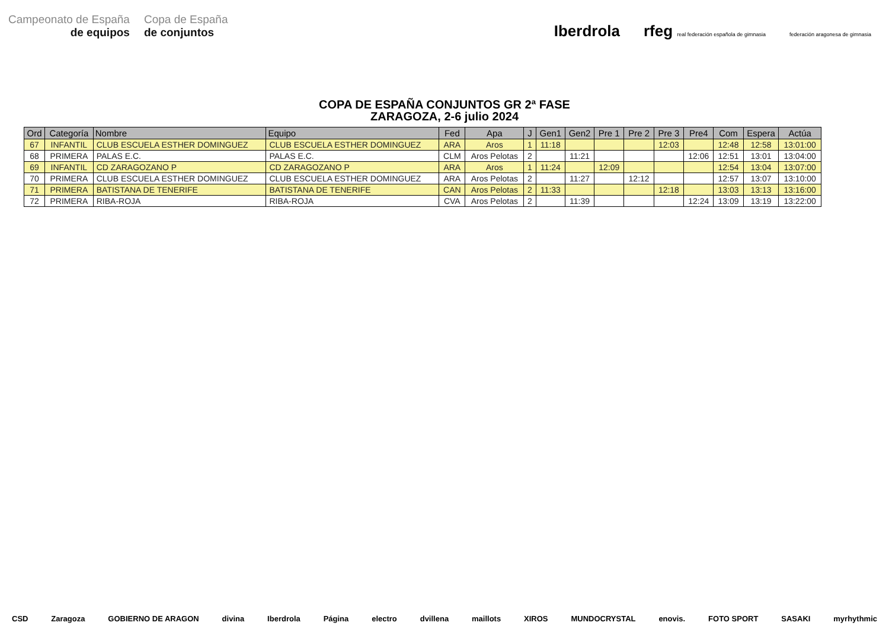Campeonato de España
de equipos
Copa de España
de conjuntos
Iberdrola rfeg real federación española de gimnasia federación aragonesa de gimnasia
COPA DE ESPAÑA CONJUNTOS GR 2ª FASE
ZARAGOZA, 2-6 julio 2024
| Ord | Categoría | Nombre | Equipo | Fed | Apa | J | Gen1 | Gen2 | Pre 1 | Pre 2 | Pre 3 | Pre4 | Com | Espera | Actúa |
| --- | --- | --- | --- | --- | --- | --- | --- | --- | --- | --- | --- | --- | --- | --- | --- |
| 67 | INFANTIL | CLUB ESCUELA ESTHER DOMINGUEZ | CLUB ESCUELA ESTHER DOMINGUEZ | ARA | Aros | 1 | 11:18 | | | | 12:03 | | 12:48 | 12:58 | 13:01:00 |
| 68 | PRIMERA | PALAS E.C. | PALAS E.C. | CLM | Aros Pelotas | 2 | | 11:21 | | | | 12:06 | 12:51 | 13:01 | 13:04:00 |
| 69 | INFANTIL | CD ZARAGOZANO P | CD ZARAGOZANO P | ARA | Aros | 1 | 11:24 | | 12:09 | | | | 12:54 | 13:04 | 13:07:00 |
| 70 | PRIMERA | CLUB ESCUELA ESTHER DOMINGUEZ | CLUB ESCUELA ESTHER DOMINGUEZ | ARA | Aros Pelotas | 2 | | 11:27 | | 12:12 | | | 12:57 | 13:07 | 13:10:00 |
| 71 | PRIMERA | BATISTANA DE TENERIFE | BATISTANA DE TENERIFE | CAN | Aros Pelotas | 2 | 11:33 | | | | 12:18 | | 13:03 | 13:13 | 13:16:00 |
| 72 | PRIMERA | RIBA-ROJA | RIBA-ROJA | CVA | Aros Pelotas | 2 | | 11:39 | | | | 12:24 | 13:09 | 13:19 | 13:22:00 |
CSD Zaragoza GOBIERNO DE ARAGON divina Iberdrola Página electro dvillena maillots XIROS MUNDOCRYSTAL enovis. FOTO SPORT SASAKI myrhythmic